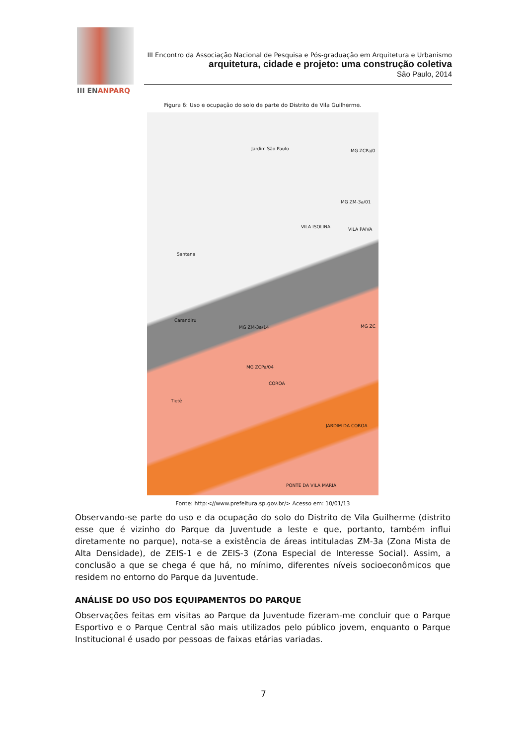III ENANPARQ
III Encontro da Associação Nacional de Pesquisa e Pós-graduação em Arquitetura e Urbanismo
arquitetura, cidade e projeto: uma construção coletiva
São Paulo, 2014
Figura 6: Uso e ocupação do solo de parte do Distrito de Vila Guilherme.
Jardim São Paulo MG ZCPa/0
MG ZM-3a/01
VILA ISOLINA VILA PAIVA
Santana
Carandiru
MG ZM-3a/14 MG ZC
MG ZCPa/04
COROA
Tietê
JARDIM DA COROA
PONTE DA VILA MARIA
Fonte: http:<//www.prefeitura.sp.gov.br/> Acesso em: 10/01/13
Observando-se parte do uso e da ocupação do solo do Distrito de Vila Guilherme (distrito esse que é vizinho do Parque da Juventude a leste e que, portanto, também influi diretamente no parque), nota-se a existência de áreas intituladas ZM-3a (Zona Mista de Alta Densidade), de ZEIS-1 e de ZEIS-3 (Zona Especial de Interesse Social). Assim, a conclusão a que se chega é que há, no mínimo, diferentes níveis socioeconômicos que residem no entorno do Parque da Juventude.
ANÁLISE DO USO DOS EQUIPAMENTOS DO PARQUE
Observações feitas em visitas ao Parque da Juventude fizeram-me concluir que o Parque Esportivo e o Parque Central são mais utilizados pelo público jovem, enquanto o Parque Institucional é usado por pessoas de faixas etárias variadas.
7